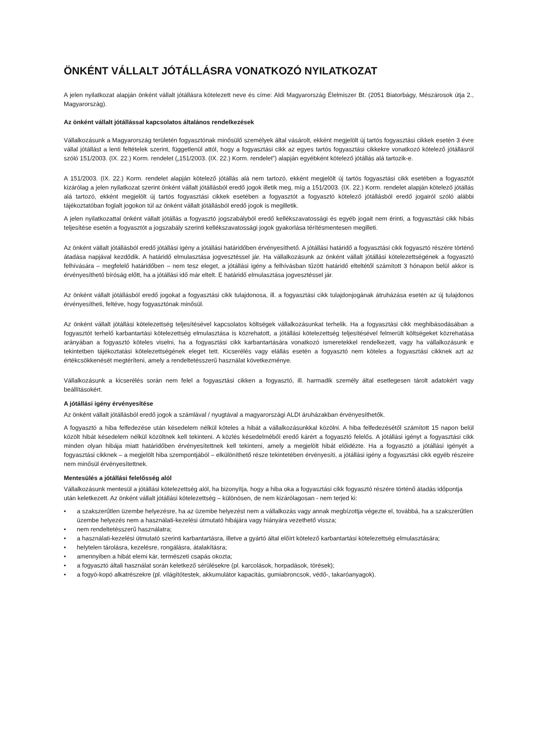ÖNKÉNT VÁLLALT JÓTÁLLÁSRA VONATKOZÓ NYILATKOZAT
A jelen nyilatkozat alapján önként vállalt jótállásra kötelezett neve és címe: Aldi Magyarország Élelmiszer Bt. (2051 Biatorbágy, Mészárosok útja 2., Magyarország).
Az önként vállalt jótállással kapcsolatos általános rendelkezések
Vállalkozásunk a Magyarország területén fogyasztónak minősülő személyek által vásárolt, ekként megjelölt új tartós fogyasztási cikkek esetén 3 évre vállal jótállást a lenti feltételek szerint, függetlenül attól, hogy a fogyasztási cikk az egyes tartós fogyasztási cikkekre vonatkozó kötelező jótállásról szóló 151/2003. (IX. 22.) Korm. rendelet („151/2003. (IX. 22.) Korm. rendelet”) alapján egyébként kötelező jótállás alá tartozik-e.
A 151/2003. (IX. 22.) Korm. rendelet alapján kötelező jótállás alá nem tartozó, ekként megjelölt új tartós fogyasztási cikk esetében a fogyasztót kizárólag a jelen nyilatkozat szerint önként vállalt jótállásból eredő jogok illetik meg, míg a 151/2003. (IX. 22.) Korm. rendelet alapján kötelező jótállás alá tartozó, ekként megjelölt új tartós fogyasztási cikkek esetében a fogyasztót a fogyasztó kötelező jótállásból eredő jogairól szóló alábbi tájékoztatóban foglalt jogokon túl az önként vállalt jótállásból eredő jogok is megilletik.
A jelen nyilatkozattal önként vállalt jótállás a fogyasztó jogszabályból eredő kellékszavatossági és egyéb jogait nem érinti, a fogyasztási cikk hibás teljesítése esetén a fogyasztót a jogszabály szerinti kellékszavatossági jogok gyakorlása térítésmentesen megilleti.
Az önként vállalt jótállásból eredő jótállási igény a jótállási határidőben érvényesíthető. A jótállási határidő a fogyasztási cikk fogyasztó részére történő átadása napjával kezdődik. A határidő elmulasztása jogvesztéssel jár. Ha vállalkozásunk az önként vállalt jótállási kötelezettségének a fogyasztó felhívására – megfelelő határidőben – nem tesz eleget, a jótállási igény a felhívásban tűzött határidő elteltétől számított 3 hónapon belül akkor is érvényesíthető bíróság előtt, ha a jótállási idő már eltelt. E határidő elmulasztása jogvesztéssel jár.
Az önként vállalt jótállásból eredő jogokat a fogyasztási cikk tulajdonosa, ill. a fogyasztási cikk tulajdonjogának átruházása esetén az új tulajdonos érvényesítheti, feltéve, hogy fogyasztónak minősül.
Az önként vállalt jótállási kötelezettség teljesítésével kapcsolatos költségek vállalkozásunkat terhelik. Ha a fogyasztási cikk meghibásodásában a fogyasztót terhelő karbantartási kötelezettség elmulasztása is közrehatott, a jótállási kötelezettség teljesítésével felmerült költségeket közrehatása arányában a fogyasztó köteles viselni, ha a fogyasztási cikk karbantartására vonatkozó ismeretekkel rendelkezett, vagy ha vállalkozásunk e tekintetben tájékoztatási kötelezettségének eleget tett. Kicserélés vagy elállás esetén a fogyasztó nem köteles a fogyasztási cikknek azt az értékcsökkenését megtéríteni, amely a rendeltetésszerű használat következménye.
Vállalkozásunk a kicserélés során nem felel a fogyasztási cikken a fogyasztó, ill. harmadik személy által esetlegesen tárolt adatokért vagy beállításokért.
A jótállási igény érvényesítése
Az önként vállalt jótállásból eredő jogok a számlával / nyugtával a magyarországi ALDI áruházakban érvényesíthetők.
A fogyasztó a hiba felfedezése után késedelem nélkül köteles a hibát a vállalkozásunkkal közölni. A hiba felfedezésétől számított 15 napon belül közölt hibát késedelem nélkül közöltnek kell tekinteni. A közlés késedelméből eredő kárért a fogyasztó felelős. A jótállási igényt a fogyasztási cikk minden olyan hibája miatt határidőben érvényesítettnek kell tekinteni, amely a megjelölt hibát előidézte. Ha a fogyasztó a jótállási igényét a fogyasztási cikknek – a megjelölt hiba szempontjából – elkülöníthető része tekintetében érvényesíti, a jótállási igény a fogyasztási cikk egyéb részeire nem minősül érvényesítettnek.
Mentesülés a jótállási felelősség alól
Vállalkozásunk mentesül a jótállási kötelezettség alól, ha bizonyítja, hogy a hiba oka a fogyasztási cikk fogyasztó részére történő átadás időpontja után keletkezett. Az önként vállalt jótállási kötelezettség – különösen, de nem kizárólagosan - nem terjed ki:
• a szakszerűtlen üzembe helyezésre, ha az üzembe helyezést nem a vállalkozás vagy annak megbízottja végezte el, továbbá, ha a szakszerűtlen üzembe helyezés nem a használati-kezelési útmutató hibájára vagy hiányára vezethető vissza;
• nem rendeltetésszerű használatra;
• a használati-kezelési útmutató szerinti karbantartásra, illetve a gyártó által előírt kötelező karbantartási kötelezettség elmulasztására;
• helytelen tárolásra, kezelésre, rongálásra, átalakításra;
• amennyiben a hibát elemi kár, természeti csapás okozta;
• a fogyasztó általi használat során keletkező sérülésekre (pl. karcolások, horpadások, törések);
• a fogyó-kopó alkatrészekre (pl. világítótestek, akkumulátor kapacitás, gumiabroncsok, védő-, takaróanyagok).